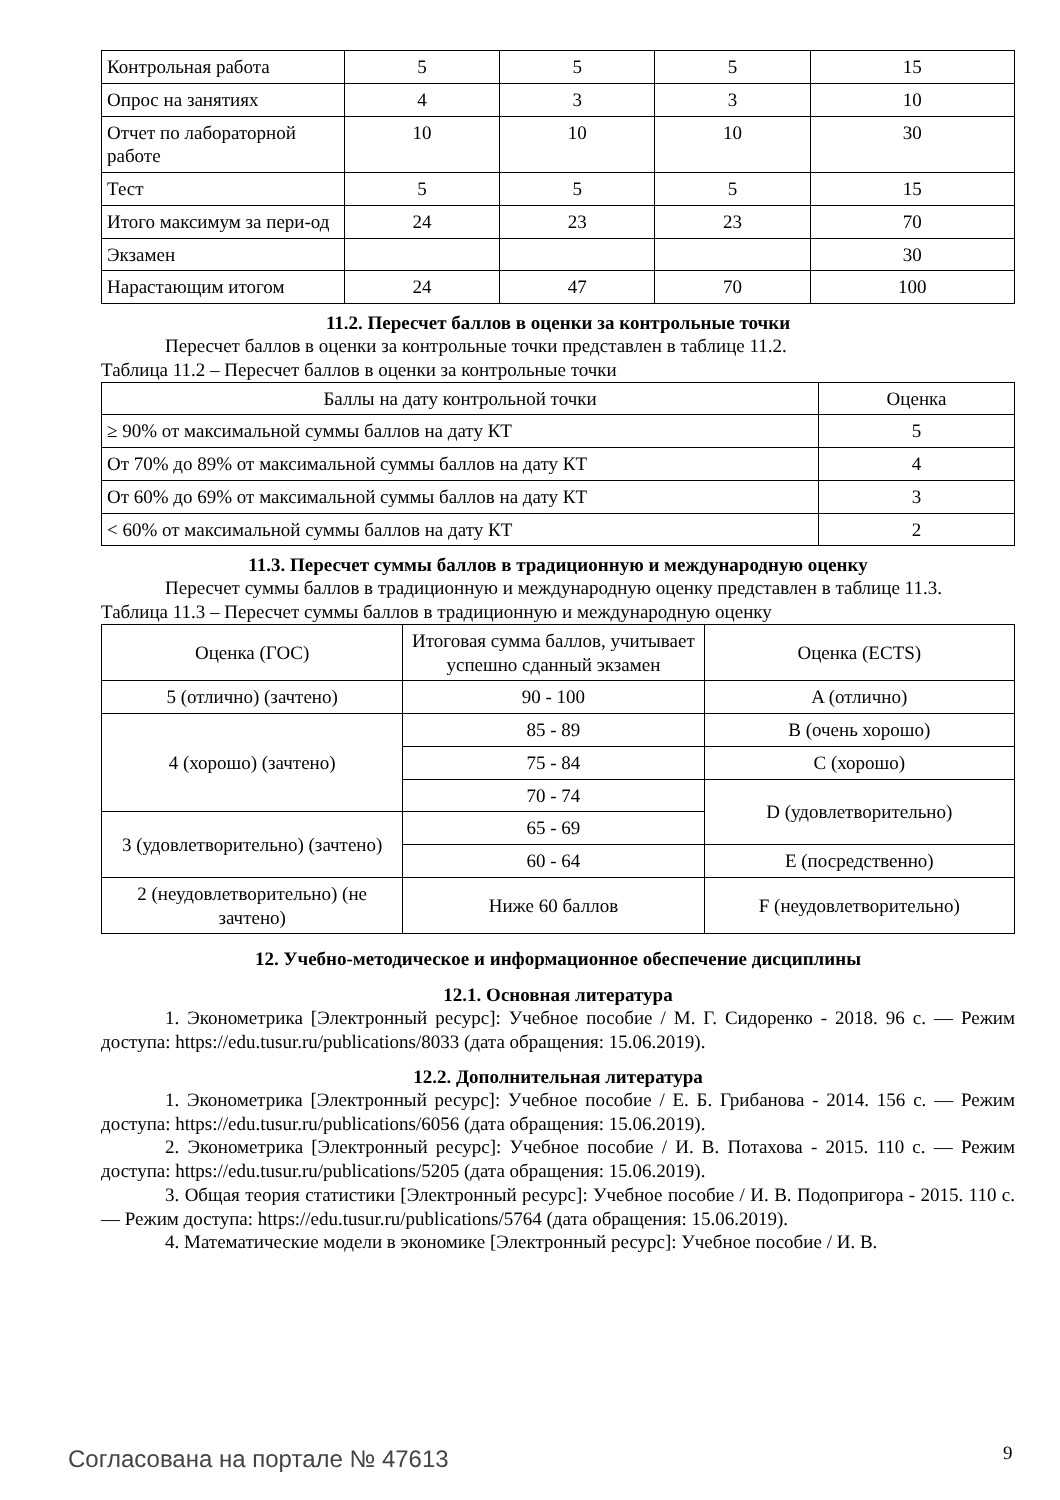| Контрольная работа | 5 | 5 | 5 | 15 |
| Опрос на занятиях | 4 | 3 | 3 | 10 |
| Отчет по лабораторной работе | 10 | 10 | 10 | 30 |
| Тест | 5 | 5 | 5 | 15 |
| Итого максимум за пери-од | 24 | 23 | 23 | 70 |
| Экзамен | | | | 30 |
| Нарастающим итогом | 24 | 47 | 70 | 100 |
11.2. Пересчет баллов в оценки за контрольные точки
Пересчет баллов в оценки за контрольные точки представлен в таблице 11.2.
Таблица 11.2 – Пересчет баллов в оценки за контрольные точки
| Баллы на дату контрольной точки | Оценка |
| --- | --- |
| ≥ 90% от максимальной суммы баллов на дату КТ | 5 |
| От 70% до 89% от максимальной суммы баллов на дату КТ | 4 |
| От 60% до 69% от максимальной суммы баллов на дату КТ | 3 |
| < 60% от максимальной суммы баллов на дату КТ | 2 |
11.3. Пересчет суммы баллов в традиционную и международную оценку
Пересчет суммы баллов в традиционную и международную оценку представлен в таблице 11.3.
Таблица 11.3 – Пересчет суммы баллов в традиционную и международную оценку
| Оценка (ГОС) | Итоговая сумма баллов, учитывает успешно сданный экзамен | Оценка (ECTS) |
| 5 (отлично) (зачтено) | 90 - 100 | A (отлично) |
| 4 (хорошо) (зачтено) | 85 - 89 | B (очень хорошо) |
| | 75 - 84 | C (хорошо) |
| | 70 - 74 | D (удовлетворительно) |
| 3 (удовлетворительно) (зачтено) | 65 - 69 | |
| | 60 - 64 | E (посредственно) |
| 2 (неудовлетворительно) (не зачтено) | Ниже 60 баллов | F (неудовлетворительно) |
12. Учебно-методическое и информационное обеспечение дисциплины
12.1. Основная литература
1. Эконометрика [Электронный ресурс]: Учебное пособие / М. Г. Сидоренко - 2018. 96 с. — Режим доступа: https://edu.tusur.ru/publications/8033 (дата обращения: 15.06.2019).
12.2. Дополнительная литература
1. Эконометрика [Электронный ресурс]: Учебное пособие / Е. Б. Грибанова - 2014. 156 с. — Режим доступа: https://edu.tusur.ru/publications/6056 (дата обращения: 15.06.2019).
2. Эконометрика [Электронный ресурс]: Учебное пособие / И. В. Потахова - 2015. 110 с. — Режим доступа: https://edu.tusur.ru/publications/5205 (дата обращения: 15.06.2019).
3. Общая теория статистики [Электронный ресурс]: Учебное пособие / И. В. Подопригора - 2015. 110 с. — Режим доступа: https://edu.tusur.ru/publications/5764 (дата обращения: 15.06.2019).
4. Математические модели в экономике [Электронный ресурс]: Учебное пособие / И. В.
Согласована на портале № 47613 9